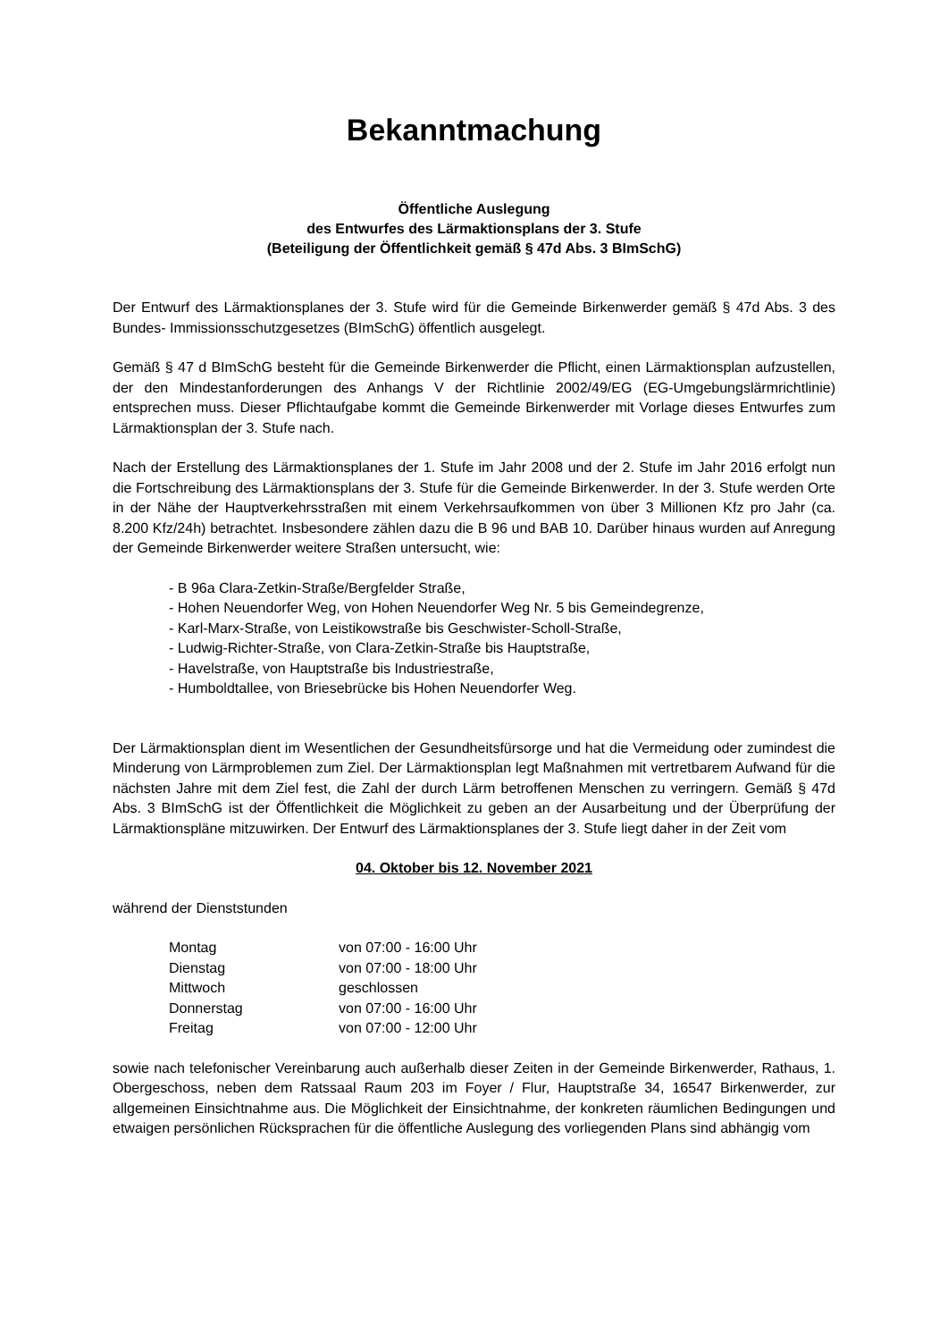Bekanntmachung
Öffentliche Auslegung
des Entwurfes des Lärmaktionsplans der 3. Stufe
(Beteiligung der Öffentlichkeit gemäß § 47d Abs. 3 BImSchG)
Der Entwurf des Lärmaktionsplanes der 3. Stufe wird für die Gemeinde Birkenwerder gemäß § 47d Abs. 3 des Bundes- Immissionsschutzgesetzes (BImSchG) öffentlich ausgelegt.
Gemäß § 47 d BImSchG besteht für die Gemeinde Birkenwerder die Pflicht, einen Lärmaktionsplan aufzustellen, der den Mindestanforderungen des Anhangs V der Richtlinie 2002/49/EG (EG-Umgebungslärmrichtlinie) entsprechen muss. Dieser Pflichtaufgabe kommt die Gemeinde Birkenwerder mit Vorlage dieses Entwurfes zum Lärmaktionsplan der 3. Stufe nach.
Nach der Erstellung des Lärmaktionsplanes der 1. Stufe im Jahr 2008 und der 2. Stufe im Jahr 2016 erfolgt nun die Fortschreibung des Lärmaktionsplans der 3. Stufe für die Gemeinde Birkenwerder. In der 3. Stufe werden Orte in der Nähe der Hauptverkehrsstraßen mit einem Verkehrsaufkommen von über 3 Millionen Kfz pro Jahr (ca. 8.200 Kfz/24h) betrachtet. Insbesondere zählen dazu die B 96 und BAB 10. Darüber hinaus wurden auf Anregung der Gemeinde Birkenwerder weitere Straßen untersucht, wie:
- B 96a Clara-Zetkin-Straße/Bergfelder Straße,
- Hohen Neuendorfer Weg, von Hohen Neuendorfer Weg Nr. 5 bis Gemeindegrenze,
- Karl-Marx-Straße, von Leistikowstraße bis Geschwister-Scholl-Straße,
- Ludwig-Richter-Straße, von Clara-Zetkin-Straße bis Hauptstraße,
- Havelstraße, von Hauptstraße bis Industriestraße,
- Humboldtallee, von Briesebrücke bis Hohen Neuendorfer Weg.
Der Lärmaktionsplan dient im Wesentlichen der Gesundheitsfürsorge und hat die Vermeidung oder zumindest die Minderung von Lärmproblemen zum Ziel. Der Lärmaktionsplan legt Maßnahmen mit vertretbarem Aufwand für die nächsten Jahre mit dem Ziel fest, die Zahl der durch Lärm betroffenen Menschen zu verringern. Gemäß § 47d Abs. 3 BImSchG ist der Öffentlichkeit die Möglichkeit zu geben an der Ausarbeitung und der Überprüfung der Lärmaktionspläne mitzuwirken. Der Entwurf des Lärmaktionsplanes der 3. Stufe liegt daher in der Zeit vom
04. Oktober bis 12. November 2021
während der Dienststunden
| Montag | von 07:00 - 16:00 Uhr |
| Dienstag | von 07:00 - 18:00 Uhr |
| Mittwoch | geschlossen |
| Donnerstag | von 07:00 - 16:00 Uhr |
| Freitag | von 07:00 - 12:00 Uhr |
sowie nach telefonischer Vereinbarung auch außerhalb dieser Zeiten in der Gemeinde Birkenwerder, Rathaus, 1. Obergeschoss, neben dem Ratssaal Raum 203 im Foyer / Flur, Hauptstraße 34, 16547 Birkenwerder, zur allgemeinen Einsichtnahme aus. Die Möglichkeit der Einsichtnahme, der konkreten räumlichen Bedingungen und etwaigen persönlichen Rücksprachen für die öffentliche Auslegung des vorliegenden Plans sind abhängig vom